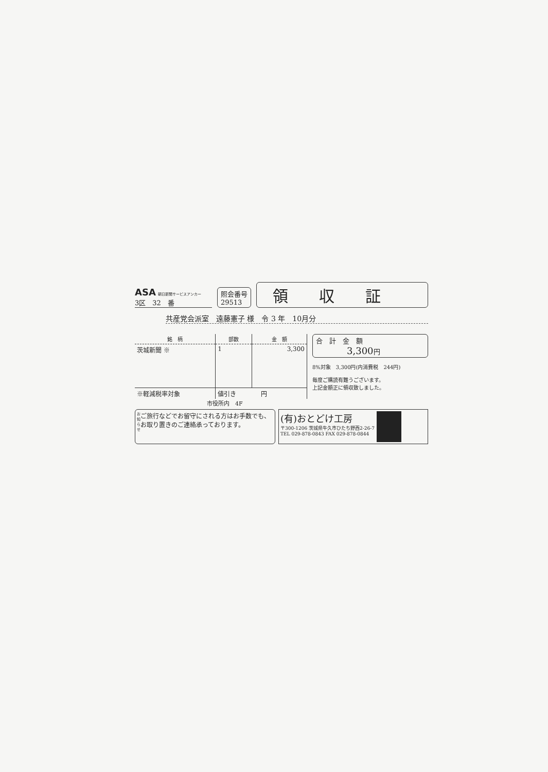ASA 朝日新聞サービスアンカー
3区　32　番
照会番号
29513
領収証
共産党会派室　遠藤憲子 様　令 3 年　10月分
| 銘 柄 | 部数 | 金 額 |
| --- | --- | --- |
| 茨城新聞 ※ | 1 | 3,300 |
| ※軽減税率対象 | 値引き 円 | |
合　計　金　額
3,300円
8%対象　3,300円(内消費税　244円)
毎度ご購読有難うございます。
上記金額正に領収致しました。
市役所内　4F
お知らせ ご旅行などでお留守にされる方はお手数でも、お取り置きのご連絡承っております。
(有)おとどけ工房
〒300-1206 茨城県牛久市ひたち野西2-26-7
TEL 029-878-0843 FAX 029-878-0844